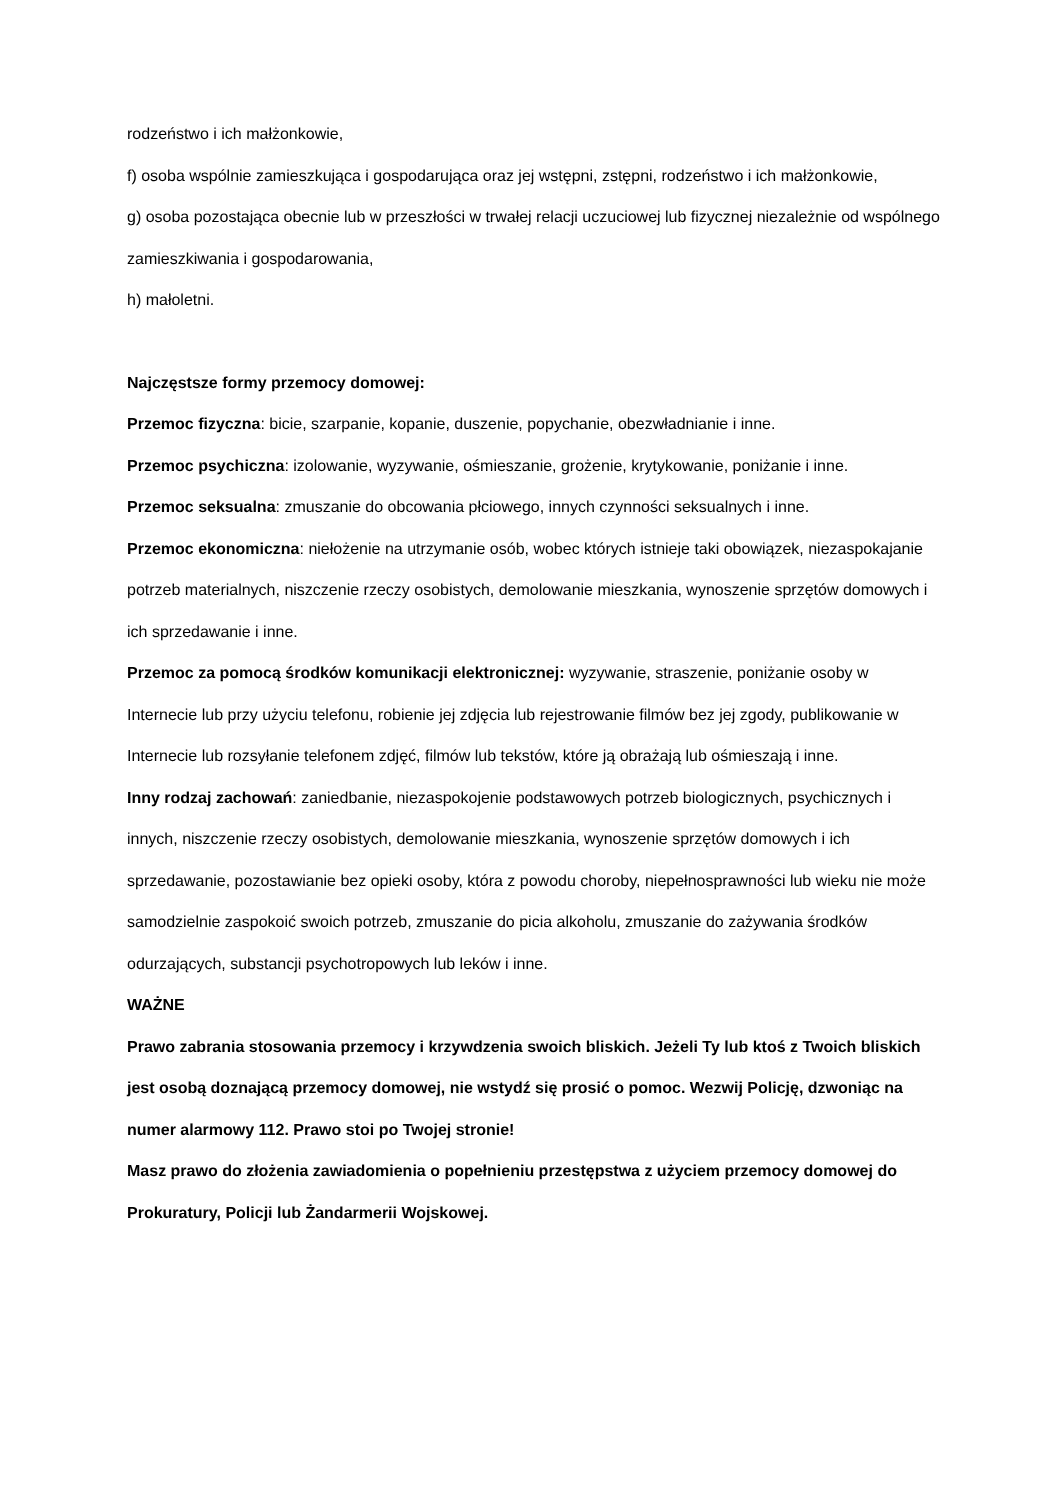rodzeństwo i ich małżonkowie,
f) osoba wspólnie zamieszkująca i gospodarująca oraz jej wstępni, zstępni, rodzeństwo i ich małżonkowie,
g) osoba pozostająca obecnie lub w przeszłości w trwałej relacji uczuciowej lub fizycznej niezależnie od wspólnego zamieszkiwania i gospodarowania,
h) małoletni.
Najczęstsze formy przemocy domowej:
Przemoc fizyczna: bicie, szarpanie, kopanie, duszenie, popychanie, obezwładnianie i inne.
Przemoc psychiczna: izolowanie, wyzywanie, ośmieszanie, grożenie, krytykowanie, poniżanie i inne.
Przemoc seksualna: zmuszanie do obcowania płciowego, innych czynności seksualnych i inne.
Przemoc ekonomiczna: niełożenie na utrzymanie osób, wobec których istnieje taki obowiązek, niezaspokajanie potrzeb materialnych, niszczenie rzeczy osobistych, demolowanie mieszkania, wynoszenie sprzętów domowych i ich sprzedawanie i inne.
Przemoc za pomocą środków komunikacji elektronicznej: wyzywanie, straszenie, poniżanie osoby w Internecie lub przy użyciu telefonu, robienie jej zdjęcia lub rejestrowanie filmów bez jej zgody, publikowanie w Internecie lub rozsyłanie telefonem zdjęć, filmów lub tekstów, które ją obrażają lub ośmieszają i inne.
Inny rodzaj zachowań: zaniedbanie, niezaspokojenie podstawowych potrzeb biologicznych, psychicznych i innych, niszczenie rzeczy osobistych, demolowanie mieszkania, wynoszenie sprzętów domowych i ich sprzedawanie, pozostawianie bez opieki osoby, która z powodu choroby, niepełnosprawności lub wieku nie może samodzielnie zaspokoić swoich potrzeb, zmuszanie do picia alkoholu, zmuszanie do zażywania środków odurzających, substancji psychotropowych lub leków i inne.
WAŻNE
Prawo zabrania stosowania przemocy i krzywdzenia swoich bliskich. Jeżeli Ty lub ktoś z Twoich bliskich jest osobą doznającą przemocy domowej, nie wstydź się prosić o pomoc. Wezwij Policję, dzwoniąc na numer alarmowy 112. Prawo stoi po Twojej stronie!
Masz prawo do złożenia zawiadomienia o popełnieniu przestępstwa z użyciem przemocy domowej do Prokuratury, Policji lub Żandarmerii Wojskowej.